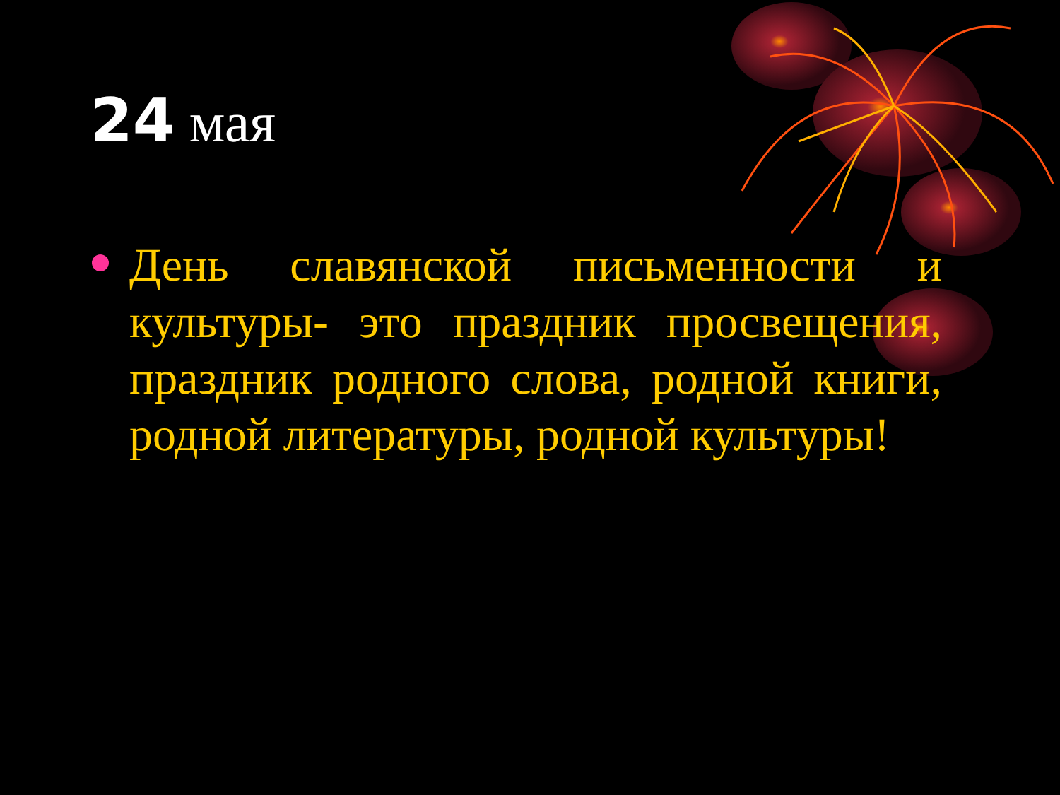24 мая
День славянской письменности и культуры- это праздник просвещения, праздник родного слова, родной книги, родной литературы, родной культуры!